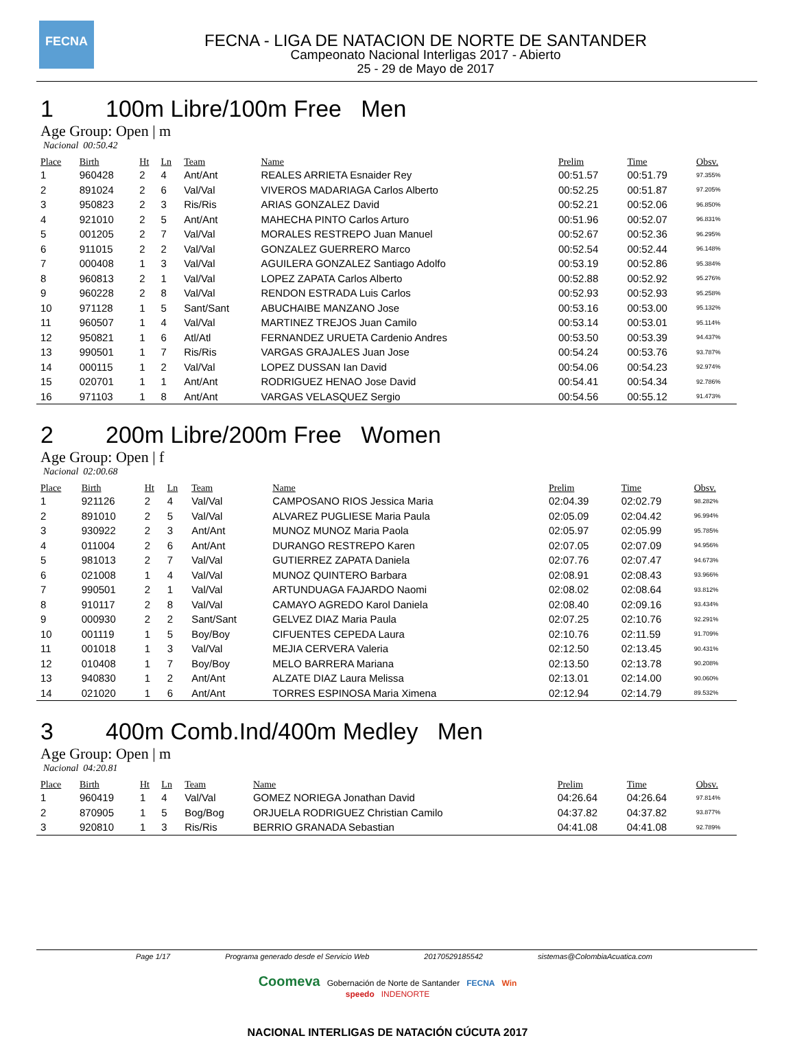FECNA
FECNA - LIGA DE NATACION DE NORTE DE SANTANDER
Campeonato Nacional Interligas 2017 - Abierto
25 - 29 de Mayo de 2017
1 100m Libre/100m Free Men
Age Group: Open | m
Nacional 00:50.42
| Place | Birth | Ht | Ln | Team | Name | Prelim | Time | Obsv. |
| --- | --- | --- | --- | --- | --- | --- | --- | --- |
| 1 | 960428 | 2 | 4 | Ant/Ant | REALES ARRIETA Esnaider Rey | 00:51.57 | 00:51.79 | 97.355% |
| 2 | 891024 | 2 | 6 | Val/Val | VIVEROS MADARIAGA Carlos Alberto | 00:52.25 | 00:51.87 | 97.205% |
| 3 | 950823 | 2 | 3 | Ris/Ris | ARIAS GONZALEZ David | 00:52.21 | 00:52.06 | 96.850% |
| 4 | 921010 | 2 | 5 | Ant/Ant | MAHECHA PINTO Carlos Arturo | 00:51.96 | 00:52.07 | 96.831% |
| 5 | 001205 | 2 | 7 | Val/Val | MORALES RESTREPO Juan Manuel | 00:52.67 | 00:52.36 | 96.295% |
| 6 | 911015 | 2 | 2 | Val/Val | GONZALEZ GUERRERO Marco | 00:52.54 | 00:52.44 | 96.148% |
| 7 | 000408 | 1 | 3 | Val/Val | AGUILERA GONZALEZ Santiago Adolfo | 00:53.19 | 00:52.86 | 95.384% |
| 8 | 960813 | 2 | 1 | Val/Val | LOPEZ ZAPATA Carlos Alberto | 00:52.88 | 00:52.92 | 95.276% |
| 9 | 960228 | 2 | 8 | Val/Val | RENDON ESTRADA Luis Carlos | 00:52.93 | 00:52.93 | 95.258% |
| 10 | 971128 | 1 | 5 | Sant/Sant | ABUCHAIBE MANZANO Jose | 00:53.16 | 00:53.00 | 95.132% |
| 11 | 960507 | 1 | 4 | Val/Val | MARTINEZ TREJOS Juan Camilo | 00:53.14 | 00:53.01 | 95.114% |
| 12 | 950821 | 1 | 6 | Atl/Atl | FERNANDEZ URUETA Cardenio Andres | 00:53.50 | 00:53.39 | 94.437% |
| 13 | 990501 | 1 | 7 | Ris/Ris | VARGAS GRAJALES Juan Jose | 00:54.24 | 00:53.76 | 93.787% |
| 14 | 000115 | 1 | 2 | Val/Val | LOPEZ DUSSAN Ian David | 00:54.06 | 00:54.23 | 92.974% |
| 15 | 020701 | 1 | 1 | Ant/Ant | RODRIGUEZ HENAO Jose David | 00:54.41 | 00:54.34 | 92.786% |
| 16 | 971103 | 1 | 8 | Ant/Ant | VARGAS VELASQUEZ Sergio | 00:54.56 | 00:55.12 | 91.473% |
2 200m Libre/200m Free Women
Age Group: Open | f
Nacional 02:00.68
| Place | Birth | Ht | Ln | Team | Name | Prelim | Time | Obsv. |
| --- | --- | --- | --- | --- | --- | --- | --- | --- |
| 1 | 921126 | 2 | 4 | Val/Val | CAMPOSANO RIOS Jessica Maria | 02:04.39 | 02:02.79 | 98.282% |
| 2 | 891010 | 2 | 5 | Val/Val | ALVAREZ PUGLIESE Maria Paula | 02:05.09 | 02:04.42 | 96.994% |
| 3 | 930922 | 2 | 3 | Ant/Ant | MUNOZ MUNOZ Maria Paola | 02:05.97 | 02:05.99 | 95.785% |
| 4 | 011004 | 2 | 6 | Ant/Ant | DURANGO RESTREPO Karen | 02:07.05 | 02:07.09 | 94.956% |
| 5 | 981013 | 2 | 7 | Val/Val | GUTIERREZ ZAPATA Daniela | 02:07.76 | 02:07.47 | 94.673% |
| 6 | 021008 | 1 | 4 | Val/Val | MUNOZ QUINTERO Barbara | 02:08.91 | 02:08.43 | 93.966% |
| 7 | 990501 | 2 | 1 | Val/Val | ARTUNDUAGA FAJARDO Naomi | 02:08.02 | 02:08.64 | 93.812% |
| 8 | 910117 | 2 | 8 | Val/Val | CAMAYO AGREDO Karol Daniela | 02:08.40 | 02:09.16 | 93.434% |
| 9 | 000930 | 2 | 2 | Sant/Sant | GELVEZ DIAZ Maria Paula | 02:07.25 | 02:10.76 | 92.291% |
| 10 | 001119 | 1 | 5 | Boy/Boy | CIFUENTES CEPEDA Laura | 02:10.76 | 02:11.59 | 91.709% |
| 11 | 001018 | 1 | 3 | Val/Val | MEJIA CERVERA Valeria | 02:12.50 | 02:13.45 | 90.431% |
| 12 | 010408 | 1 | 7 | Boy/Boy | MELO BARRERA Mariana | 02:13.50 | 02:13.78 | 90.208% |
| 13 | 940830 | 1 | 2 | Ant/Ant | ALZATE DIAZ Laura Melissa | 02:13.01 | 02:14.00 | 90.060% |
| 14 | 021020 | 1 | 6 | Ant/Ant | TORRES ESPINOSA Maria Ximena | 02:12.94 | 02:14.79 | 89.532% |
3 400m Comb.Ind/400m Medley Men
Age Group: Open | m
Nacional 04:20.81
| Place | Birth | Ht | Ln | Team | Name | Prelim | Time | Obsv. |
| --- | --- | --- | --- | --- | --- | --- | --- | --- |
| 1 | 960419 | 1 | 4 | Val/Val | GOMEZ NORIEGA Jonathan David | 04:26.64 | 04:26.64 | 97.814% |
| 2 | 870905 | 1 | 5 | Bog/Bog | ORJUELA RODRIGUEZ Christian Camilo | 04:37.82 | 04:37.82 | 93.877% |
| 3 | 920810 | 1 | 3 | Ris/Ris | BERRIO GRANADA Sebastian | 04:41.08 | 04:41.08 | 92.789% |
Page 1/17 Programa generado desde el Servicio Web 20170529185542 sistemas@ColombiaAcuatica.com
Coomeva Gobernación de Norte de Santander FECNA Win
speedo INDENORTE
NACIONAL INTERLIGAS DE NATACIÓN CÚCUTA 2017